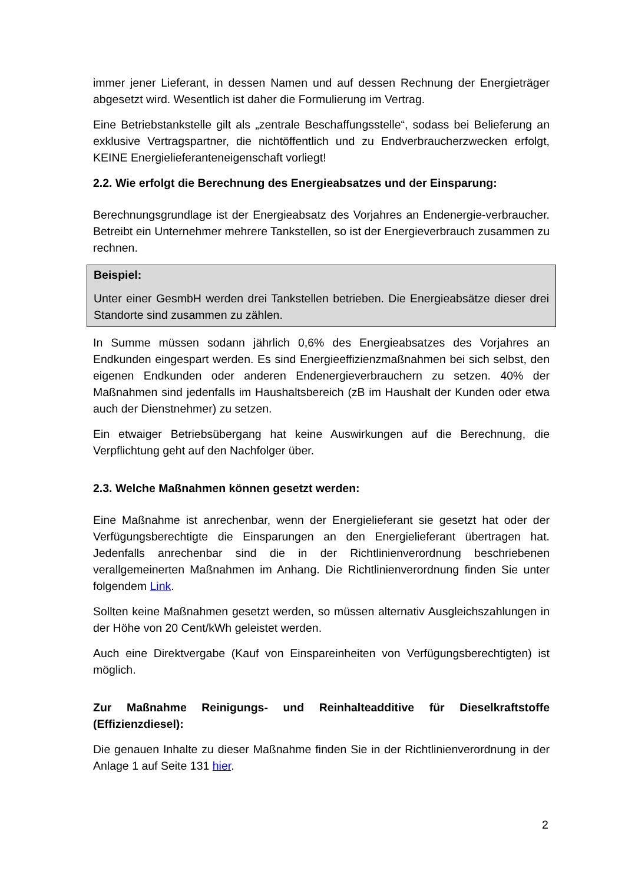immer jener Lieferant, in dessen Namen und auf dessen Rechnung der Energieträger abgesetzt wird. Wesentlich ist daher die Formulierung im Vertrag.
Eine Betriebstankstelle gilt als „zentrale Beschaffungsstelle“, sodass bei Belieferung an exklusive Vertragspartner, die nichtöffentlich und zu Endverbraucherzwecken erfolgt, KEINE Energielieferanteneigenschaft vorliegt!
2.2. Wie erfolgt die Berechnung des Energieabsatzes und der Einsparung:
Berechnungsgrundlage ist der Energieabsatz des Vorjahres an Endenergie-verbraucher. Betreibt ein Unternehmer mehrere Tankstellen, so ist der Energieverbrauch zusammen zu rechnen.
Beispiel:
Unter einer GesmbH werden drei Tankstellen betrieben. Die Energieabsätze dieser drei Standorte sind zusammen zu zählen.
In Summe müssen sodann jährlich 0,6% des Energieabsatzes des Vorjahres an Endkunden eingespart werden. Es sind Energieeffizienzmaßnahmen bei sich selbst, den eigenen Endkunden oder anderen Endenergieverbrauchern zu setzen. 40% der Maßnahmen sind jedenfalls im Haushaltsbereich (zB im Haushalt der Kunden oder etwa auch der Dienstnehmer) zu setzen.
Ein etwaiger Betriebsübergang hat keine Auswirkungen auf die Berechnung, die Verpflichtung geht auf den Nachfolger über.
2.3. Welche Maßnahmen können gesetzt werden:
Eine Maßnahme ist anrechenbar, wenn der Energielieferant sie gesetzt hat oder der Verfügungsberechtigte die Einsparungen an den Energielieferant übertragen hat. Jedenfalls anrechenbar sind die in der Richtlinienverordnung beschriebenen verallgemeinerten Maßnahmen im Anhang. Die Richtlinienverordnung finden Sie unter folgendem Link.
Sollten keine Maßnahmen gesetzt werden, so müssen alternativ Ausgleichszahlungen in der Höhe von 20 Cent/kWh geleistet werden.
Auch eine Direktvergabe (Kauf von Einspareinheiten von Verfügungsberechtigten) ist möglich.
Zur Maßnahme Reinigungs- und Reinhalteadditive für Dieselkraftstoffe (Effizienzdiesel):
Die genauen Inhalte zu dieser Maßnahme finden Sie in der Richtlinienverordnung in der Anlage 1 auf Seite 131 hier.
2